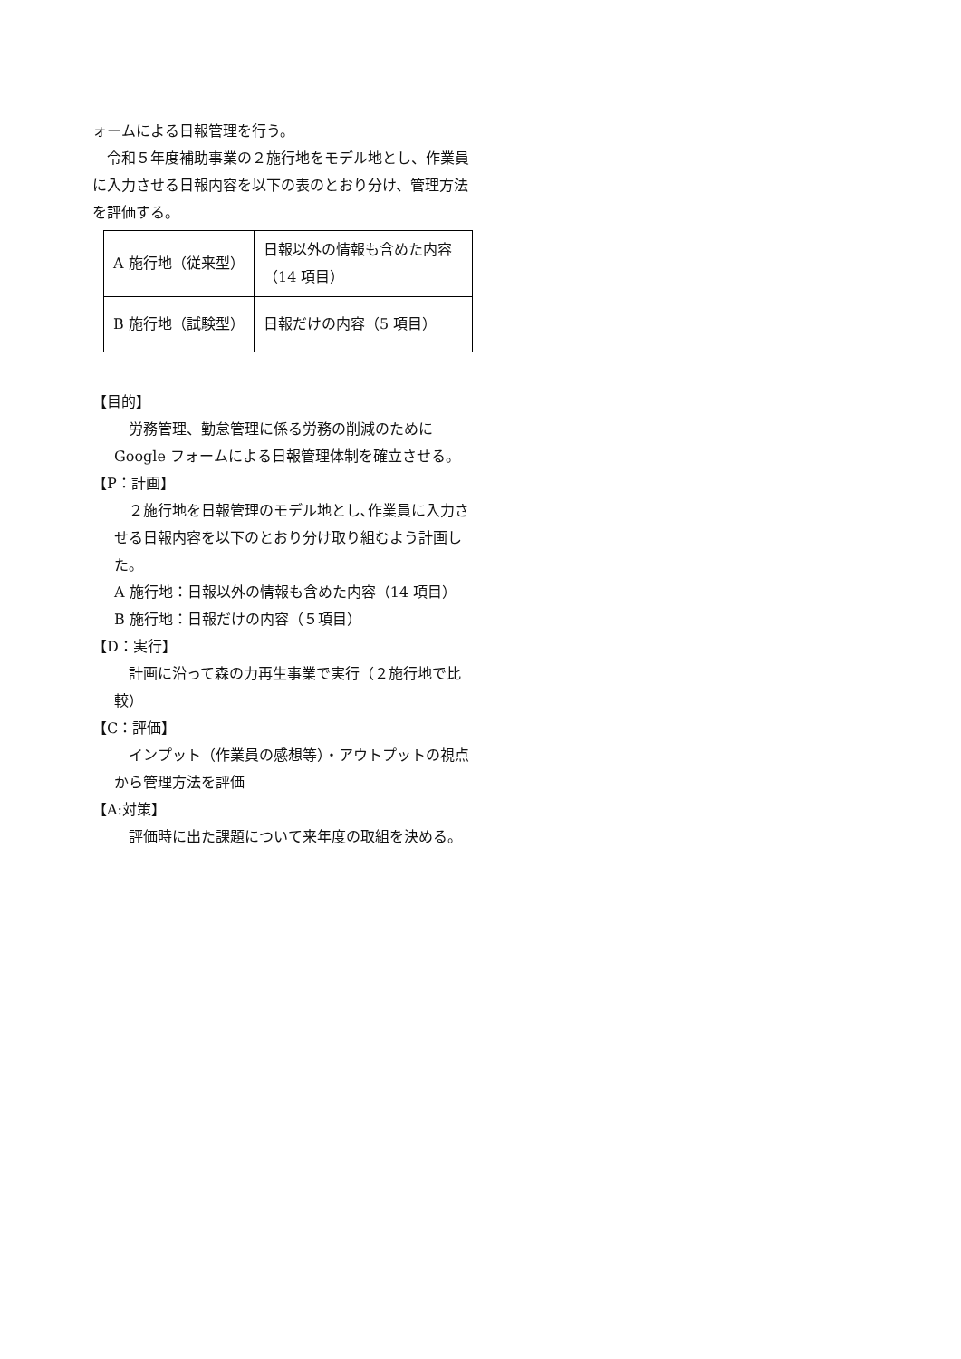ォームによる日報管理を行う。
　令和５年度補助事業の２施行地をモデル地とし、作業員に入力させる日報内容を以下の表のとおり分け、管理方法を評価する。
| A 施行地（従来型） | 日報以外の情報も含めた内容（14 項目） |
| B 施行地（試験型） | 日報だけの内容（5 項目） |
【目的】
　労務管理、勤怠管理に係る労務の削減のためにGoogle フォームによる日報管理体制を確立させる。
【P：計画】
　２施行地を日報管理のモデル地とし､作業員に入力させる日報内容を以下のとおり分け取り組むよう計画した。
A 施行地：日報以外の情報も含めた内容（14 項目）
B 施行地：日報だけの内容（５項目）
【D：実行】
　計画に沿って森の力再生事業で実行（２施行地で比較）
【C：評価】
　インプット（作業員の感想等）・アウトプットの視点から管理方法を評価
【A:対策】
　評価時に出た課題について来年度の取組を決める。